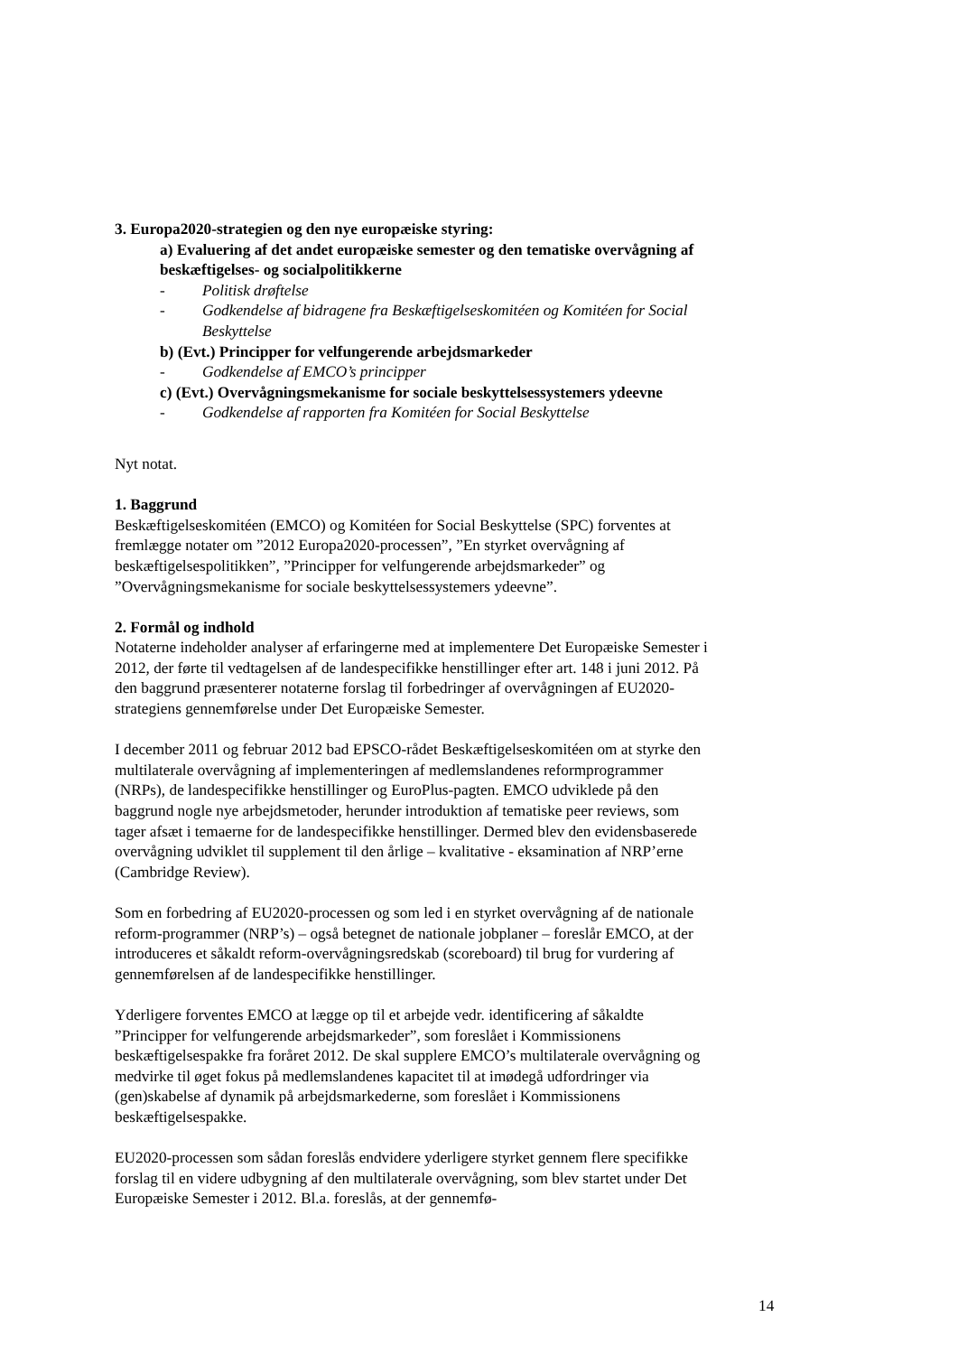3. Europa2020-strategien og den nye europæiske styring:
a) Evaluering af det andet europæiske semester og den tematiske overvågning af beskæftigelses- og socialpolitikkerne
- Politisk drøftelse
- Godkendelse af bidragene fra Beskæftigelseskomitéen og Komitéen for Social Beskyttelse
b) (Evt.) Principper for velfungerende arbejdsmarkeder
- Godkendelse af EMCO’s principper
c) (Evt.) Overvågningsmekanisme for sociale beskyttelsessystemers ydeevne
- Godkendelse af rapporten fra Komitéen for Social Beskyttelse
Nyt notat.
1. Baggrund
Beskæftigelseskomitéen (EMCO) og Komitéen for Social Beskyttelse (SPC) forventes at fremlægge notater om ”2012 Europa2020-processen”, ”En styrket overvågning af beskæftigelsespolitikken”, ”Principper for velfungerende arbejdsmarkeder” og ”Overvågningsmekanisme for sociale beskyttelsessystemers ydeevne”.
2. Formål og indhold
Notaterne indeholder analyser af erfaringerne med at implementere Det Europæiske Semester i 2012, der førte til vedtagelsen af de landespecifikke henstillinger efter art. 148 i juni 2012. På den baggrund præsenterer notaterne forslag til forbedringer af overvågningen af EU2020-strategiens gennemførelse under Det Europæiske Semester.
I december 2011 og februar 2012 bad EPSCO-rådet Beskæftigelseskomitéen om at styrke den multilaterale overvågning af implementeringen af medlemslandenes reformprogrammer (NRPs), de landespecifikke henstillinger og EuroPlus-pagten. EMCO udviklede på den baggrund nogle nye arbejdsmetoder, herunder introduktion af tematiske peer reviews, som tager afsæt i temaerne for de landespecifikke henstillinger. Dermed blev den evidensbaserede overvågning udviklet til supplement til den årlige – kvalitative - eksamination af NRP’erne (Cambridge Review).
Som en forbedring af EU2020-processen og som led i en styrket overvågning af de nationale reform-programmer (NRP’s) – også betegnet de nationale jobplaner – foreslår EMCO, at der introduceres et såkaldt reform-overvågningsredskab (scoreboard) til brug for vurdering af gennemførelsen af de landespecifikke henstillinger.
Yderligere forventes EMCO at lægge op til et arbejde vedr. identificering af såkaldte ”Principper for velfungerende arbejdsmarkeder”, som foreslået i Kommissionens beskæftigelsespakke fra foråret 2012. De skal supplere EMCO’s multilaterale overvågning og medvirke til øget fokus på medlemslandenes kapacitet til at imødegå udfordringer via (gen)skabelse af dynamik på arbejdsmarkederne, som foreslået i Kommissionens beskæftigelsespakke.
EU2020-processen som sådan foreslås endvidere yderligere styrket gennem flere specifikke forslag til en videre udbygning af den multilaterale overvågning, som blev startet under Det Europæiske Semester i 2012. Bl.a. foreslås, at der gennemfø-
14